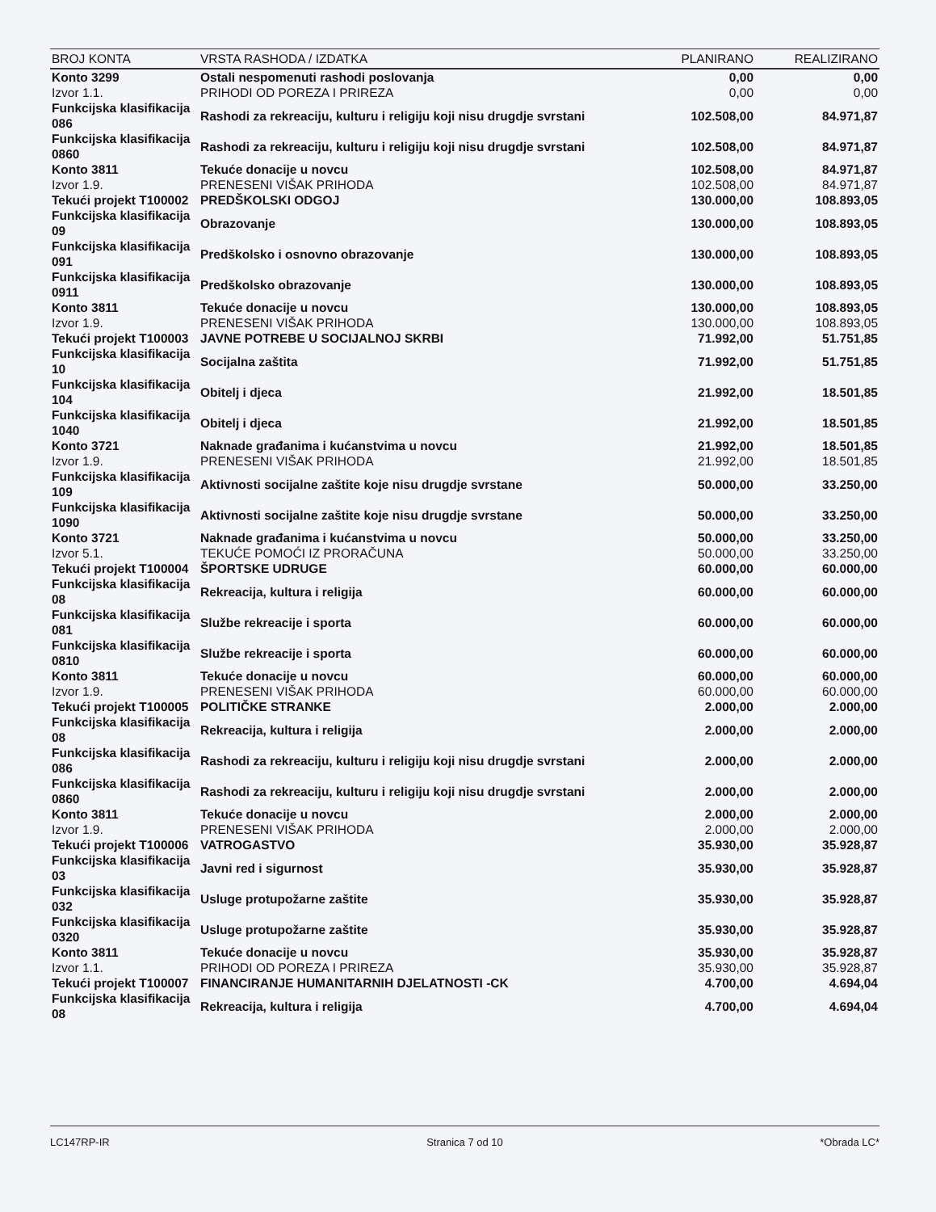| BROJ KONTA | VRSTA RASHODA / IZDATKA | PLANIRANO | REALIZIRANO |
| --- | --- | --- | --- |
| Konto 3299 | Ostali nespomenuti rashodi poslovanja | 0,00 | 0,00 |
| Izvor 1.1. | PRIHODI OD POREZA I PRIREZA | 0,00 | 0,00 |
| Funkcijska klasifikacija 086 | Rashodi za rekreaciju, kulturu i religiju koji nisu drugdje svrstani | 102.508,00 | 84.971,87 |
| Funkcijska klasifikacija 0860 | Rashodi za rekreaciju, kulturu i religiju koji nisu drugdje svrstani | 102.508,00 | 84.971,87 |
| Konto 3811 | Tekuće donacije u novcu | 102.508,00 | 84.971,87 |
| Izvor 1.9. | PRENESENI VIŠAK PRIHODA | 102.508,00 | 84.971,87 |
| Tekući projekt T100002 | PREDŠKOLSKI ODGOJ | 130.000,00 | 108.893,05 |
| Funkcijska klasifikacija 09 | Obrazovanje | 130.000,00 | 108.893,05 |
| Funkcijska klasifikacija 091 | Predškolsko i osnovno obrazovanje | 130.000,00 | 108.893,05 |
| Funkcijska klasifikacija 0911 | Predškolsko obrazovanje | 130.000,00 | 108.893,05 |
| Konto 3811 | Tekuće donacije u novcu | 130.000,00 | 108.893,05 |
| Izvor 1.9. | PRENESENI VIŠAK PRIHODA | 130.000,00 | 108.893,05 |
| Tekući projekt T100003 | JAVNE POTREBE U SOCIJALNOJ SKRBI | 71.992,00 | 51.751,85 |
| Funkcijska klasifikacija 10 | Socijalna zaštita | 71.992,00 | 51.751,85 |
| Funkcijska klasifikacija 104 | Obitelj i djeca | 21.992,00 | 18.501,85 |
| Funkcijska klasifikacija 1040 | Obitelj i djeca | 21.992,00 | 18.501,85 |
| Konto 3721 | Naknade građanima i kućanstvima u novcu | 21.992,00 | 18.501,85 |
| Izvor 1.9. | PRENESENI VIŠAK PRIHODA | 21.992,00 | 18.501,85 |
| Funkcijska klasifikacija 109 | Aktivnosti socijalne zaštite koje nisu drugdje svrstane | 50.000,00 | 33.250,00 |
| Funkcijska klasifikacija 1090 | Aktivnosti socijalne zaštite koje nisu drugdje svrstane | 50.000,00 | 33.250,00 |
| Konto 3721 | Naknade građanima i kućanstvima u novcu | 50.000,00 | 33.250,00 |
| Izvor 5.1. | TEKUĆE POMOĆI IZ PRORAČUNA | 50.000,00 | 33.250,00 |
| Tekući projekt T100004 | ŠPORTSKE UDRUGE | 60.000,00 | 60.000,00 |
| Funkcijska klasifikacija 08 | Rekreacija, kultura i religija | 60.000,00 | 60.000,00 |
| Funkcijska klasifikacija 081 | Službe rekreacije i sporta | 60.000,00 | 60.000,00 |
| Funkcijska klasifikacija 0810 | Službe rekreacije i sporta | 60.000,00 | 60.000,00 |
| Konto 3811 | Tekuće donacije u novcu | 60.000,00 | 60.000,00 |
| Izvor 1.9. | PRENESENI VIŠAK PRIHODA | 60.000,00 | 60.000,00 |
| Tekući projekt T100005 | POLITIČKE STRANKE | 2.000,00 | 2.000,00 |
| Funkcijska klasifikacija 08 | Rekreacija, kultura i religija | 2.000,00 | 2.000,00 |
| Funkcijska klasifikacija 086 | Rashodi za rekreaciju, kulturu i religiju koji nisu drugdje svrstani | 2.000,00 | 2.000,00 |
| Funkcijska klasifikacija 0860 | Rashodi za rekreaciju, kulturu i religiju koji nisu drugdje svrstani | 2.000,00 | 2.000,00 |
| Konto 3811 | Tekuće donacije u novcu | 2.000,00 | 2.000,00 |
| Izvor 1.9. | PRENESENI VIŠAK PRIHODA | 2.000,00 | 2.000,00 |
| Tekući projekt T100006 | VATROGASTVO | 35.930,00 | 35.928,87 |
| Funkcijska klasifikacija 03 | Javni red i sigurnost | 35.930,00 | 35.928,87 |
| Funkcijska klasifikacija 032 | Usluge protupožarne zaštite | 35.930,00 | 35.928,87 |
| Funkcijska klasifikacija 0320 | Usluge protupožarne zaštite | 35.930,00 | 35.928,87 |
| Konto 3811 | Tekuće donacije u novcu | 35.930,00 | 35.928,87 |
| Izvor 1.1. | PRIHODI OD POREZA I PRIREZA | 35.930,00 | 35.928,87 |
| Tekući projekt T100007 | FINANCIRANJE HUMANITARNIH DJELATNOSTI -CK | 4.700,00 | 4.694,04 |
| Funkcijska klasifikacija 08 | Rekreacija, kultura i religija | 4.700,00 | 4.694,04 |
LC147RP-IR Stranica 7 od 10 *Obrada LC*